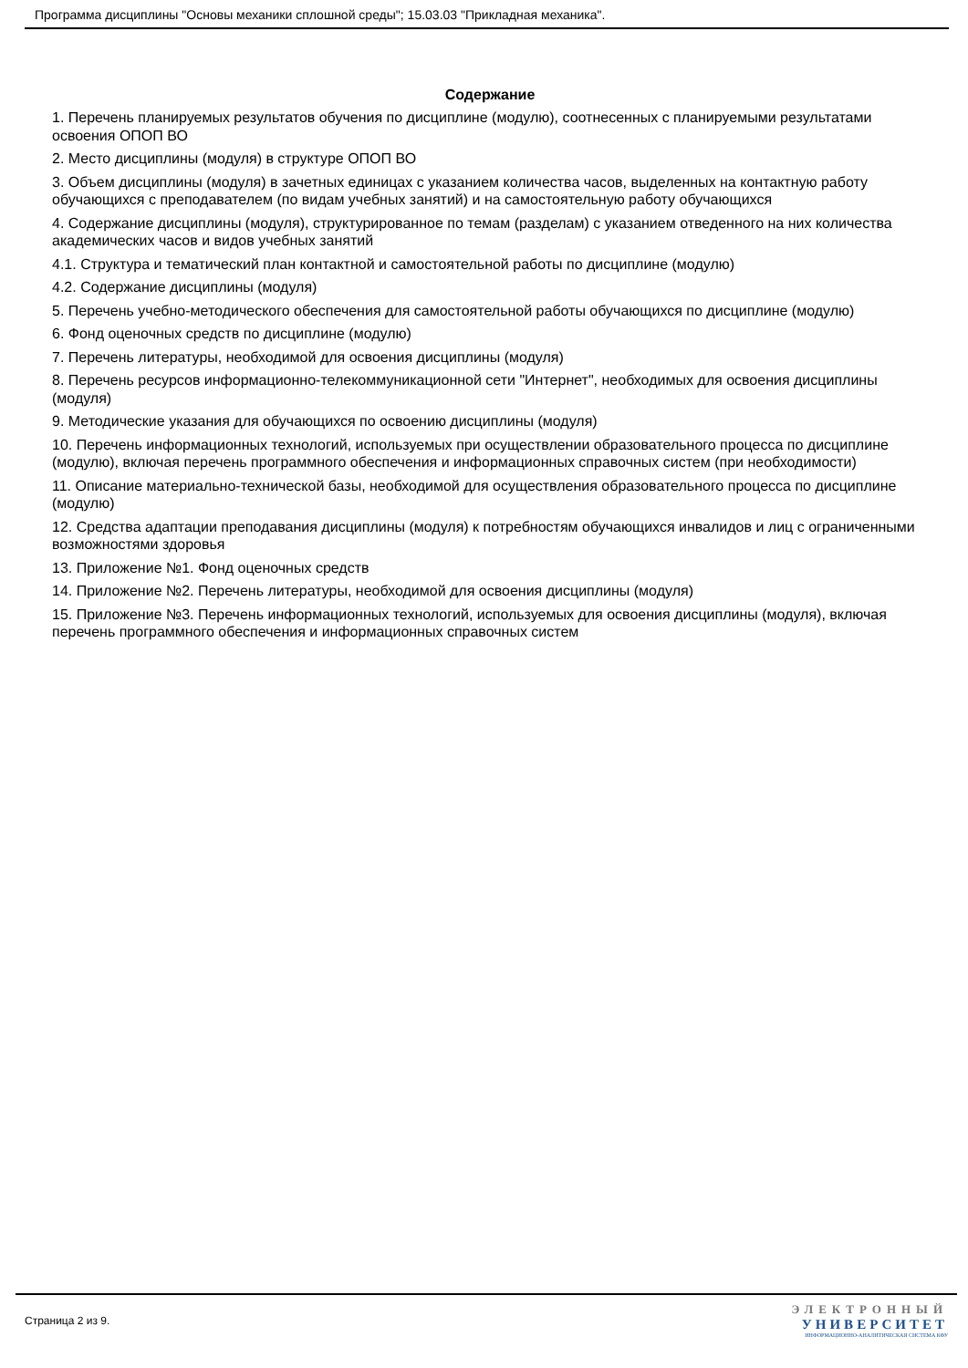Программа дисциплины "Основы механики сплошной среды"; 15.03.03 "Прикладная механика".
Содержание
1. Перечень планируемых результатов обучения по дисциплине (модулю), соотнесенных с планируемыми результатами освоения ОПОП ВО
2. Место дисциплины (модуля) в структуре ОПОП ВО
3. Объем дисциплины (модуля) в зачетных единицах с указанием количества часов, выделенных на контактную работу обучающихся с преподавателем (по видам учебных занятий) и на самостоятельную работу обучающихся
4. Содержание дисциплины (модуля), структурированное по темам (разделам) с указанием отведенного на них количества академических часов и видов учебных занятий
4.1. Структура и тематический план контактной и самостоятельной работы по дисциплине (модулю)
4.2. Содержание дисциплины (модуля)
5. Перечень учебно-методического обеспечения для самостоятельной работы обучающихся по дисциплине (модулю)
6. Фонд оценочных средств по дисциплине (модулю)
7. Перечень литературы, необходимой для освоения дисциплины (модуля)
8. Перечень ресурсов информационно-телекоммуникационной сети "Интернет", необходимых для освоения дисциплины (модуля)
9. Методические указания для обучающихся по освоению дисциплины (модуля)
10. Перечень информационных технологий, используемых при осуществлении образовательного процесса по дисциплине (модулю), включая перечень программного обеспечения и информационных справочных систем (при необходимости)
11. Описание материально-технической базы, необходимой для осуществления образовательного процесса по дисциплине (модулю)
12. Средства адаптации преподавания дисциплины (модуля) к потребностям обучающихся инвалидов и лиц с ограниченными возможностями здоровья
13. Приложение №1. Фонд оценочных средств
14. Приложение №2. Перечень литературы, необходимой для освоения дисциплины (модуля)
15. Приложение №3. Перечень информационных технологий, используемых для освоения дисциплины (модуля), включая перечень программного обеспечения и информационных справочных систем
Страница 2 из 9.
ЭЛЕКТРОННЫЙ
УНИВЕРСИТЕТ
ИНФОРМАЦИОННО-АНАЛИТИЧЕСКАЯ СИСТЕМА КФУ